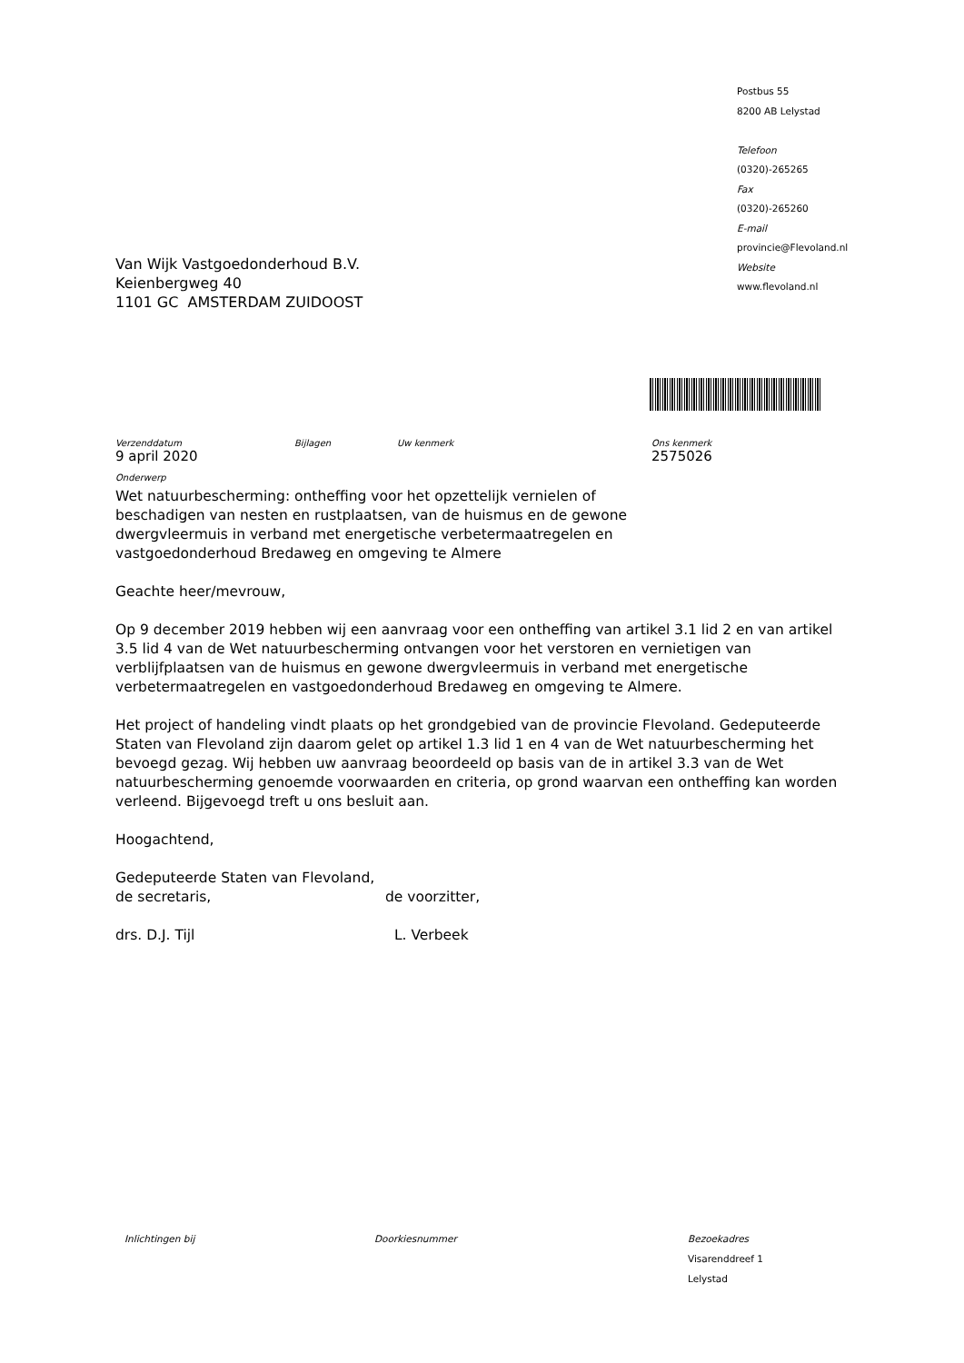Van Wijk Vastgoedonderhoud B.V.
Keienbergweg 40
1101 GC AMSTERDAM ZUIDOOST
Postbus 55
8200 AB Lelystad
Telefoon
(0320)-265265
Fax
(0320)-265260
E-mail
provincie@Flevoland.nl
Website
www.flevoland.nl
Verzenddatum
9 april 2020
Bijlagen Uw kenmerk Ons kenmerk
2575026
Onderwerp
Wet natuurbescherming: ontheffing voor het opzettelijk vernielen of
beschadigen van nesten en rustplaatsen, van de huismus en de gewone
dwergvleermuis in verband met energetische verbetermaatregelen en
vastgoedonderhoud Bredaweg en omgeving te Almere
Geachte heer/mevrouw,
Op 9 december 2019 hebben wij een aanvraag voor een ontheffing van artikel 3.1 lid 2 en van artikel 3.5 lid 4 van de Wet natuurbescherming ontvangen voor het verstoren en vernietigen van verblijfplaatsen van de huismus en gewone dwergvleermuis in verband met energetische verbetermaatregelen en vastgoedonderhoud Bredaweg en omgeving te Almere.
Het project of handeling vindt plaats op het grondgebied van de provincie Flevoland. Gedeputeerde Staten van Flevoland zijn daarom gelet op artikel 1.3 lid 1 en 4 van de Wet natuurbescherming het bevoegd gezag. Wij hebben uw aanvraag beoordeeld op basis van de in artikel 3.3 van de Wet natuurbescherming genoemde voorwaarden en criteria, op grond waarvan een ontheffing kan worden verleend. Bijgevoegd treft u ons besluit aan.
Hoogachtend,
Gedeputeerde Staten van Flevoland,
de secretaris, de voorzitter,
drs. D.J. Tijl L. Verbeek
Inlichtingen bij Doorkiesnummer Bezoekadres
Visarenddreef 1
Lelystad